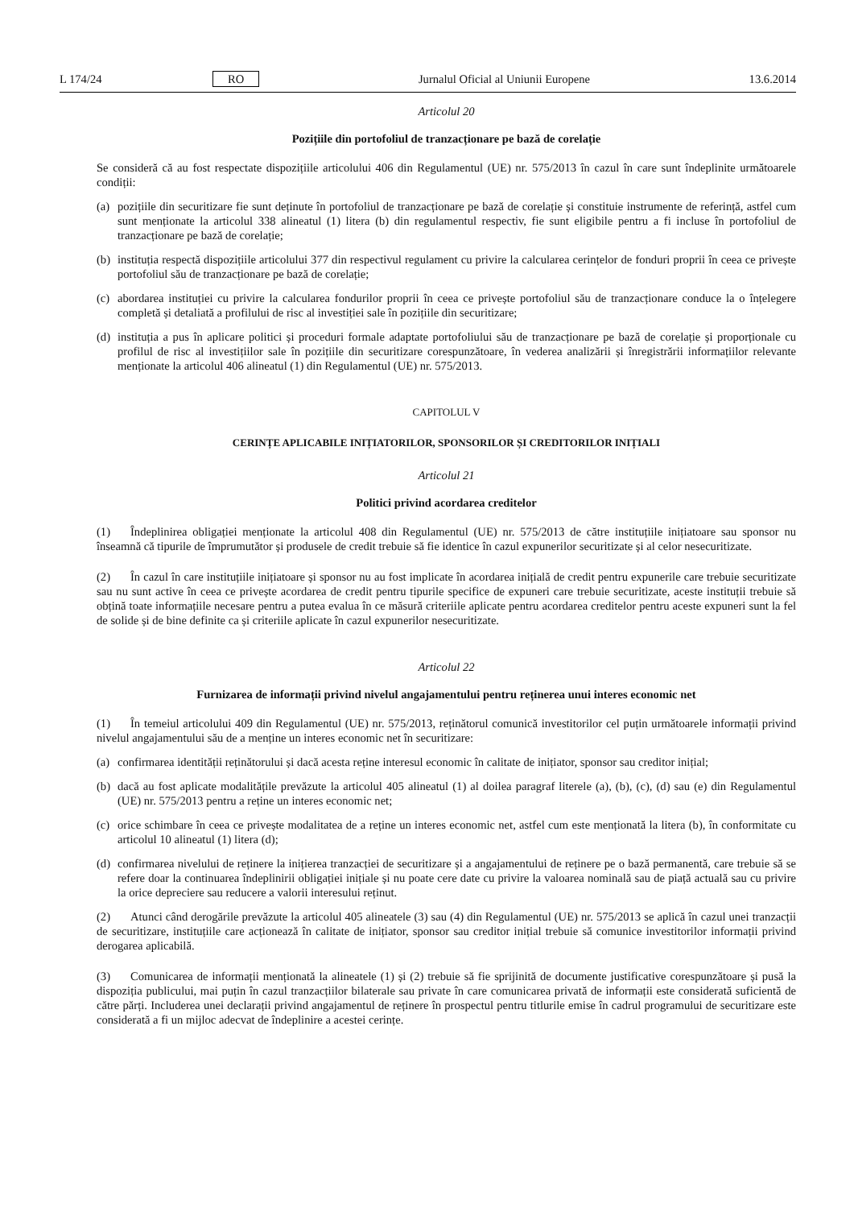L 174/24 RO Jurnalul Oficial al Uniunii Europene 13.6.2014
Articolul 20
Pozițiile din portofoliul de tranzacționare pe bază de corelație
Se consideră că au fost respectate dispozițiile articolului 406 din Regulamentul (UE) nr. 575/2013 în cazul în care sunt îndeplinite următoarele condiții:
(a) pozițiile din securitizare fie sunt deținute în portofoliul de tranzacționare pe bază de corelație și constituie instrumente de referință, astfel cum sunt menționate la articolul 338 alineatul (1) litera (b) din regulamentul respectiv, fie sunt eligibile pentru a fi incluse în portofoliul de tranzacționare pe bază de corelație;
(b) instituția respectă dispozițiile articolului 377 din respectivul regulament cu privire la calcularea cerințelor de fonduri proprii în ceea ce privește portofoliul său de tranzacționare pe bază de corelație;
(c) abordarea instituției cu privire la calcularea fondurilor proprii în ceea ce privește portofoliul său de tranzacționare conduce la o înțelegere completă și detaliată a profilului de risc al investiției sale în pozițiile din securitizare;
(d) instituția a pus în aplicare politici și proceduri formale adaptate portofoliului său de tranzacționare pe bază de corelație și proporționale cu profilul de risc al investițiilor sale în pozițiile din securitizare corespunzătoare, în vederea analizării și înregistrării informațiilor relevante menționate la articolul 406 alineatul (1) din Regulamentul (UE) nr. 575/2013.
CAPITOLUL V
CERINȚE APLICABILE INIȚIATORILOR, SPONSORILOR ȘI CREDITORILOR INIȚIALI
Articolul 21
Politici privind acordarea creditelor
(1) Îndeplinirea obligației menționate la articolul 408 din Regulamentul (UE) nr. 575/2013 de către instituțiile inițiatoare sau sponsor nu înseamnă că tipurile de împrumutător și produsele de credit trebuie să fie identice în cazul expunerilor securitizate și al celor nesecuritizate.
(2) În cazul în care instituțiile inițiatoare și sponsor nu au fost implicate în acordarea inițială de credit pentru expunerile care trebuie securitizate sau nu sunt active în ceea ce privește acordarea de credit pentru tipurile specifice de expuneri care trebuie securitizate, aceste instituții trebuie să obțină toate informațiile necesare pentru a putea evalua în ce măsură criteriile aplicate pentru acordarea creditelor pentru aceste expuneri sunt la fel de solide și de bine definite ca și criteriile aplicate în cazul expunerilor nesecuritizate.
Articolul 22
Furnizarea de informații privind nivelul angajamentului pentru reținerea unui interes economic net
(1) În temeiul articolului 409 din Regulamentul (UE) nr. 575/2013, reținătorul comunică investitorilor cel puțin următoarele informații privind nivelul angajamentului său de a menține un interes economic net în securitizare:
(a) confirmarea identității reținătorului și dacă acesta reține interesul economic în calitate de inițiator, sponsor sau creditor inițial;
(b) dacă au fost aplicate modalitățile prevăzute la articolul 405 alineatul (1) al doilea paragraf literele (a), (b), (c), (d) sau (e) din Regulamentul (UE) nr. 575/2013 pentru a reține un interes economic net;
(c) orice schimbare în ceea ce privește modalitatea de a reține un interes economic net, astfel cum este menționată la litera (b), în conformitate cu articolul 10 alineatul (1) litera (d);
(d) confirmarea nivelului de reținere la inițierea tranzacției de securitizare și a angajamentului de reținere pe o bază permanentă, care trebuie să se refere doar la continuarea îndeplinirii obligației inițiale și nu poate cere date cu privire la valoarea nominală sau de piață actuală sau cu privire la orice depreciere sau reducere a valorii interesului reținut.
(2) Atunci când derogările prevăzute la articolul 405 alineatele (3) sau (4) din Regulamentul (UE) nr. 575/2013 se aplică în cazul unei tranzacții de securitizare, instituțiile care acționează în calitate de inițiator, sponsor sau creditor inițial trebuie să comunice investitorilor informații privind derogarea aplicabilă.
(3) Comunicarea de informații menționată la alineatele (1) și (2) trebuie să fie sprijinită de documente justificative corespunzătoare și pusă la dispoziția publicului, mai puțin în cazul tranzacțiilor bilaterale sau private în care comunicarea privată de informații este considerată suficientă de către părți. Includerea unei declarații privind angajamentul de reținere în prospectul pentru titlurile emise în cadrul programului de securitizare este considerată a fi un mijloc adecvat de îndeplinire a acestei cerințe.